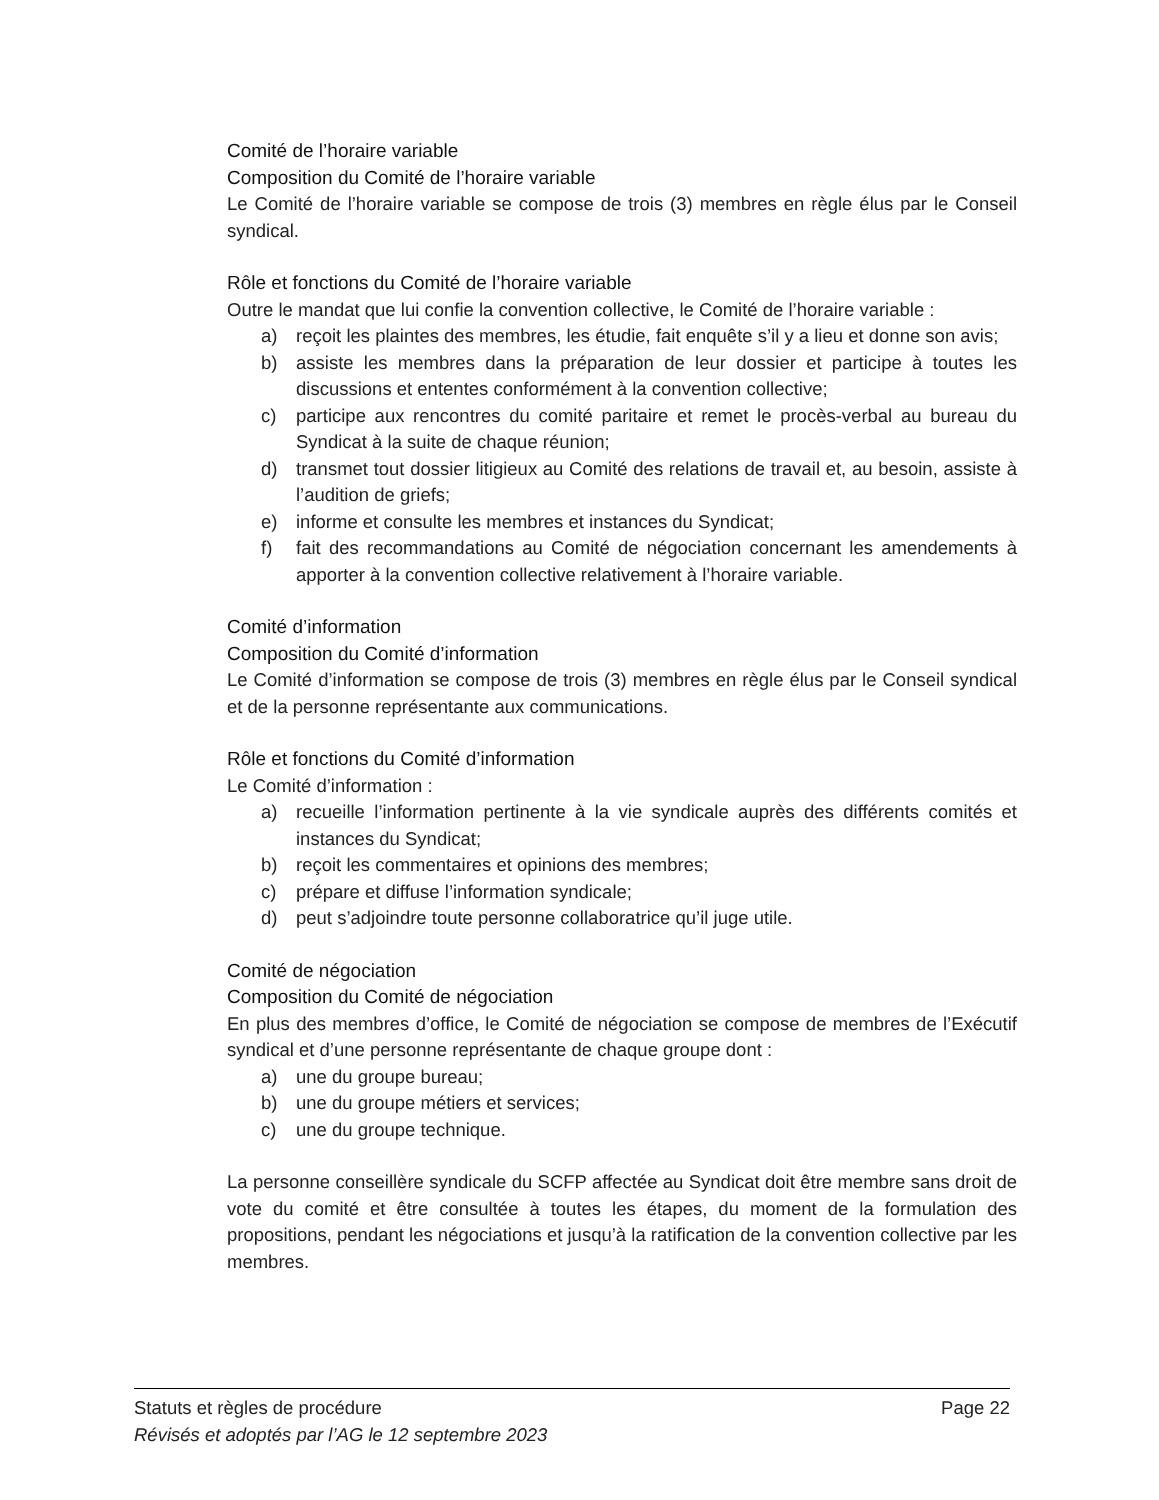Comité de l’horaire variable
Composition du Comité de l’horaire variable
Le Comité de l’horaire variable se compose de trois (3) membres en règle élus par le Conseil syndical.
Rôle et fonctions du Comité de l’horaire variable
Outre le mandat que lui confie la convention collective, le Comité de l’horaire variable :
a) reçoit les plaintes des membres, les étudie, fait enquête s’il y a lieu et donne son avis;
b) assiste les membres dans la préparation de leur dossier et participe à toutes les discussions et ententes conformément à la convention collective;
c) participe aux rencontres du comité paritaire et remet le procès-verbal au bureau du Syndicat à la suite de chaque réunion;
d) transmet tout dossier litigieux au Comité des relations de travail et, au besoin, assiste à l’audition de griefs;
e) informe et consulte les membres et instances du Syndicat;
f) fait des recommandations au Comité de négociation concernant les amendements à apporter à la convention collective relativement à l’horaire variable.
Comité d’information
Composition du Comité d’information
Le Comité d’information se compose de trois (3) membres en règle élus par le Conseil syndical et de la personne représentante aux communications.
Rôle et fonctions du Comité d’information
Le Comité d’information :
a) recueille l’information pertinente à la vie syndicale auprès des différents comités et instances du Syndicat;
b) reçoit les commentaires et opinions des membres;
c) prépare et diffuse l’information syndicale;
d) peut s’adjoindre toute personne collaboratrice qu’il juge utile.
Comité de négociation
Composition du Comité de négociation
En plus des membres d’office, le Comité de négociation se compose de membres de l’Exécutif syndical et d’une personne représentante de chaque groupe dont :
a) une du groupe bureau;
b) une du groupe métiers et services;
c) une du groupe technique.
La personne conseillère syndicale du SCFP affectée au Syndicat doit être membre sans droit de vote du comité et être consultée à toutes les étapes, du moment de la formulation des propositions, pendant les négociations et jusqu’à la ratification de la convention collective par les membres.
Statuts et règles de procédure Page 22
Révisés et adoptés par l’AG le 12 septembre 2023